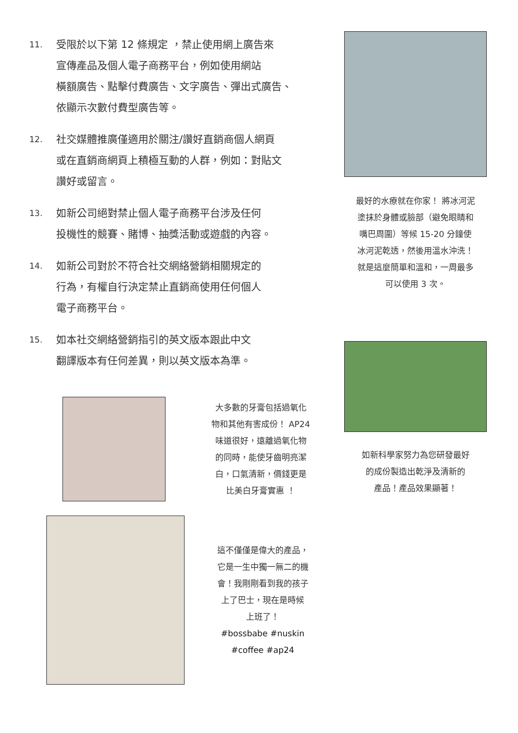11.
受限於以下第 12 條規定 ，禁止使用網上廣告來
宣傳產品及個人電子商務平台，例如使用網站
橫額廣告、點擊付費廣告、文字廣告、彈出式廣告、
依顯示次數付費型廣告等。
12.
社交媒體推廣僅適用於關注/讚好直銷商個人網頁
或在直銷商網頁上積極互動的人群，例如：對貼文
讚好或留言。
13.
如新公司絕對禁止個人電子商務平台涉及任何
投機性的競賽、賭博、抽獎活動或遊戲的內容。
14.
如新公司對於不符合社交網絡營銷相關規定的
行為，有權自行決定禁止直銷商使用任何個人
電子商務平台。
15.
如本社交網絡營銷指引的英文版本跟此中文
翻譯版本有任何差異，則以英文版本為準。
最好的水療就在你家！ 將冰河泥
塗抹於身體或臉部（避免眼睛和
嘴巴周圍）等候 15-20 分鐘使
冰河泥乾透，然後用溫水沖洗！
就是這麼簡單和溫和，一周最多
可以使用 3 次。
如新科學家努力為您研發最好
的成份製造出乾淨及清新的
產品！產品效果顯著！
大多數的牙膏包括過氧化
物和其他有害成份！ AP24
味道很好，遠離過氧化物
的同時，能使牙齒明亮潔
白，口氣清新，價錢更是
比美白牙膏實惠 ！
這不僅僅是偉大的產品，
它是一生中獨一無二的機
會！我剛剛看到我的孩子
上了巴士，現在是時候
上班了！
#bossbabe #nuskin
#coffee #ap24